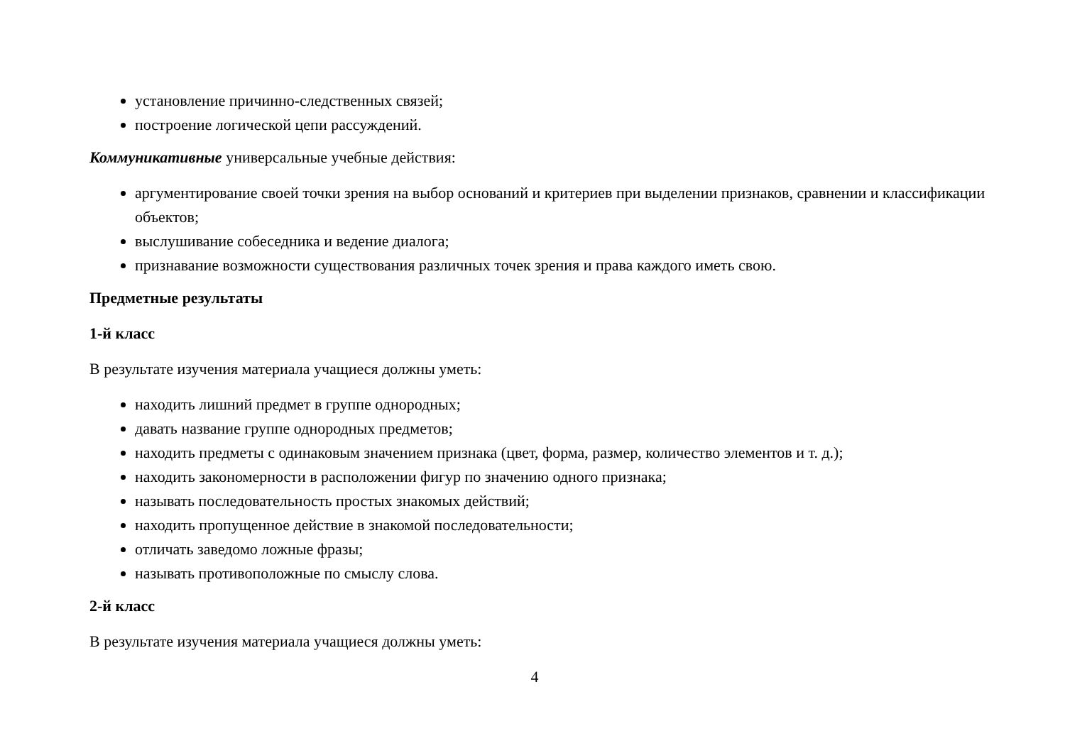установление причинно-следственных связей;
построение логической цепи рассуждений.
Коммуникативные универсальные учебные действия:
аргументирование своей точки зрения на выбор оснований и критериев при выделении признаков, сравнении и классификации объектов;
выслушивание собеседника и ведение диалога;
признавание возможности существования различных точек зрения и права каждого иметь свою.
Предметные результаты
1-й класс
В результате изучения материала учащиеся должны уметь:
находить лишний предмет в группе однородных;
давать название группе однородных предметов;
находить предметы с одинаковым значением признака (цвет, форма, размер, количество элементов и т. д.);
находить закономерности в расположении фигур по значению одного признака;
называть последовательность простых знакомых действий;
находить пропущенное действие в знакомой последовательности;
отличать заведомо ложные фразы;
называть противоположные по смыслу слова.
2-й класс
В результате изучения материала учащиеся должны уметь:
4